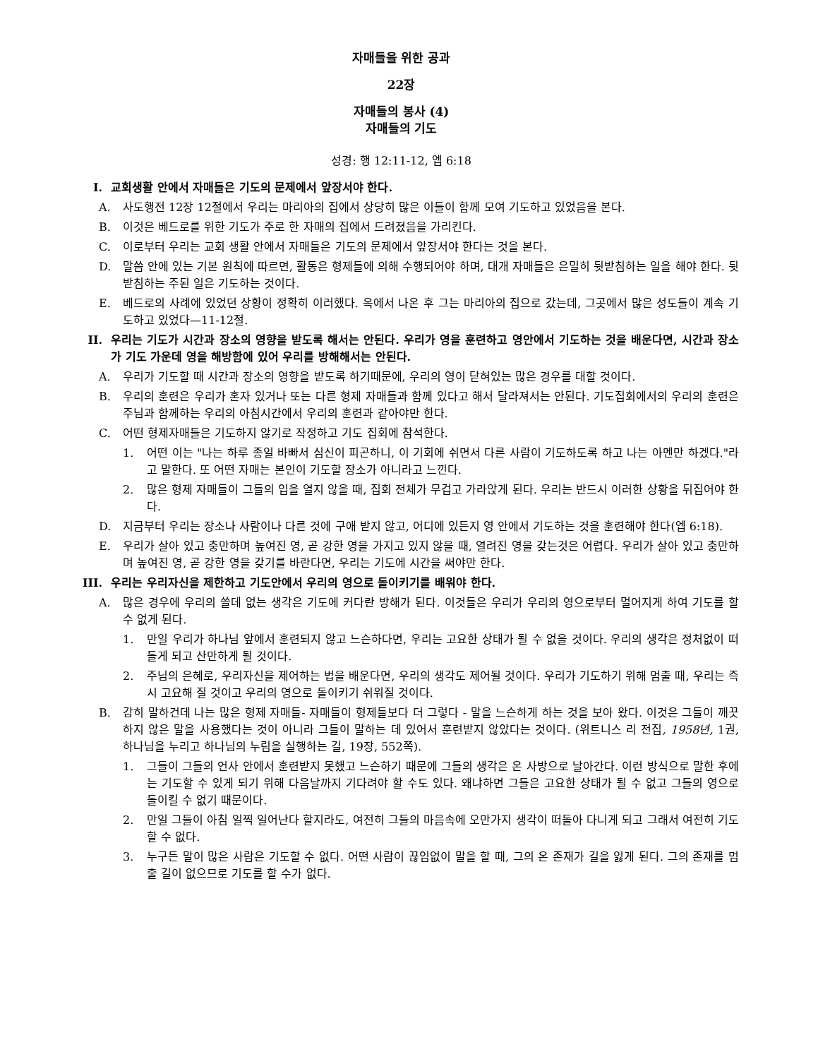자매들을 위한 공과
22장
자매들의 봉사 (4)
자매들의 기도
성경: 행 12:11-12, 엡 6:18
I. 교회생활 안에서 자매들은 기도의 문제에서 앞장서야 한다.
A. 사도행전 12장 12절에서 우리는 마리아의 집에서 상당히 많은 이들이 함께 모여 기도하고 있었음을 본다.
B. 이것은 베드로를 위한 기도가 주로 한 자매의 집에서 드려졌음을 가리킨다.
C. 이로부터 우리는 교회 생활 안에서 자매들은 기도의 문제에서 앞장서야 한다는 것을 본다.
D. 말씀 안에 있는 기본 원칙에 따르면, 활동은 형제들에 의해 수행되어야 하며, 대개 자매들은 은밀히 뒷받침하는 일을 해야 한다. 뒷받침하는 주된 일은 기도하는 것이다.
E. 베드로의 사례에 있었던 상황이 정확히 이러했다. 옥에서 나온 후 그는 마리아의 집으로 갔는데, 그곳에서 많은 성도들이 계속 기도하고 있었다—11-12절.
II. 우리는 기도가 시간과 장소의 영향을 받도록 해서는 안된다. 우리가 영을 훈련하고 영안에서 기도하는 것을 배운다면, 시간과 장소가 기도 가운데 영을 해방함에 있어 우리를 방해해서는 안된다.
A. 우리가 기도할 때 시간과 장소의 영향을 받도록 하기때문에, 우리의 영이 닫혀있는 많은 경우를 대할 것이다.
B. 우리의 훈련은 우리가 혼자 있거나 또는 다른 형제 자매들과 함께 있다고 해서 달라져서는 안된다. 기도집회에서의 우리의 훈련은 주님과 함께하는 우리의 아침시간에서 우리의 훈련과 같아야만 한다.
C. 어떤 형제자매들은 기도하지 않기로 작정하고 기도 집회에 참석한다.
1. 어떤 이는 "나는 하루 종일 바빠서 심신이 피곤하니, 이 기회에 쉬면서 다른 사람이 기도하도록 하고 나는 아멘만 하겠다."라고 말한다. 또 어떤 자매는 본인이 기도할 장소가 아니라고 느낀다.
2. 많은 형제 자매들이 그들의 입을 열지 않을 때, 집회 전체가 무겁고 가라앉게 된다. 우리는 반드시 이러한 상황을 뒤집어야 한다.
D. 지금부터 우리는 장소나 사람이나 다른 것에 구애 받지 않고, 어디에 있든지 영 안에서 기도하는 것을 훈련해야 한다(엡 6:18).
E. 우리가 살아 있고 충만하며 높여진 영, 곧 강한 영을 가지고 있지 않을 때, 열려진 영을 갖는것은 어렵다. 우리가 살아 있고 충만하며 높여진 영, 곧 강한 영을 갖기를 바란다면, 우리는 기도에 시간을 써야만 한다.
III. 우리는 우리자신을 제한하고 기도안에서 우리의 영으로 돌이키기를 배워야 한다.
A. 많은 경우에 우리의 쓸데 없는 생각은 기도에 커다란 방해가 된다. 이것들은 우리가 우리의 영으로부터 멀어지게 하여 기도를 할 수 없게 된다.
1. 만일 우리가 하나님 앞에서 훈련되지 않고 느슨하다면, 우리는 고요한 상태가 될 수 없을 것이다. 우리의 생각은 정처없이 떠돌게 되고 산만하게 될 것이다.
2. 주님의 은혜로, 우리자신을 제어하는 법을 배운다면, 우리의 생각도 제어될 것이다. 우리가 기도하기 위해 멈출 때, 우리는 즉시 고요해 질 것이고 우리의 영으로 돌이키기 쉬워질 것이다.
B. 감히 말하건데 나는 많은 형제 자매들- 자매들이 형제들보다 더 그렇다 - 말을 느슨하게 하는 것을 보아 왔다. 이것은 그들이 깨끗하지 않은 말을 사용했다는 것이 아니라 그들이 말하는 데 있어서 훈련받지 않았다는 것이다. (위트니스 리 전집, 1958년, 1권, 하나님을 누리고 하나님의 누림을 실행하는 길, 19장, 552쪽).
1. 그들이 그들의 언사 안에서 훈련받지 못했고 느슨하기 때문에 그들의 생각은 온 사방으로 날아간다. 이런 방식으로 말한 후에는 기도할 수 있게 되기 위해 다음날까지 기다려야 할 수도 있다. 왜냐하면 그들은 고요한 상태가 될 수 없고 그들의 영으로 돌이킬 수 없기 때문이다.
2. 만일 그들이 아침 일찍 일어난다 할지라도, 여전히 그들의 마음속에 오만가지 생각이 떠돌아 다니게 되고 그래서 여전히 기도할 수 없다.
3. 누구든 말이 많은 사람은 기도할 수 없다. 어떤 사람이 끊임없이 말을 할 때, 그의 온 존재가 길을 잃게 된다. 그의 존재를 멈출 길이 없으므로 기도를 할 수가 없다.